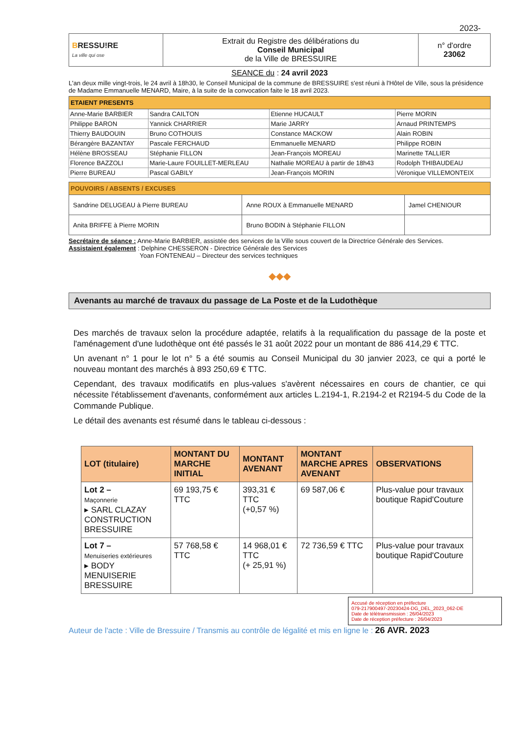2023-
| B RESSU!RE La ville qui ose | Extrait du Registre des délibérations du Conseil Municipal de la Ville de BRESSUIRE | n° d'ordre 23062 |
SEANCE du : 24 avril 2023
L'an deux mille vingt-trois, le 24 avril à 18h30, le Conseil Municipal de la commune de BRESSUIRE s'est réuni à l'Hôtel de Ville, sous la présidence de Madame Emmanuelle MENARD, Maire, à la suite de la convocation faite le 18 avril 2023.
| ETAIENT PRESENTS | | | |
| --- | --- | --- | --- |
| Anne-Marie BARBIER | Sandra CAILTON | Etienne HUCAULT | Pierre MORIN |
| Philippe BARON | Yannick CHARRIER | Marie JARRY | Arnaud PRINTEMPS |
| Thierry BAUDOUIN | Bruno COTHOUIS | Constance MACKOW | Alain ROBIN |
| Bérangère BAZANTAY | Pascale FERCHAUD | Emmanuelle MENARD | Philippe ROBIN |
| Hélène BROSSEAU | Stéphanie FILLON | Jean-François MOREAU | Marinette TALLIER |
| Florence BAZZOLI | Marie-Laure FOUILLET-MERLEAU | Nathalie MOREAU à partir de 18h43 | Rodolph THIBAUDEAU |
| Pierre BUREAU | Pascal GABILY | Jean-François MORIN | Véronique VILLEMONTEIX |
| POUVOIRS / ABSENTS / EXCUSES | | |
| --- | --- | --- |
| Sandrine DELUGEAU à Pierre BUREAU | Anne ROUX à Emmanuelle MENARD | Jamel CHENIOUR |
| Anita BRIFFE à Pierre MORIN | Bruno BODIN à Stéphanie FILLON | |
Secrétaire de séance : Anne-Marie BARBIER, assistée des services de la Ville sous couvert de la Directrice Générale des Services.
Assistaient également : Delphine CHESSERON - Directrice Générale des Services
Yoan FONTENEAU – Directeur des services techniques
◆◆◆
Avenants au marché de travaux du passage de La Poste et de la Ludothèque
Des marchés de travaux selon la procédure adaptée, relatifs à la requalification du passage de la poste et l'aménagement d'une ludothèque ont été passés le 31 août 2022 pour un montant de 886 414,29 € TTC.
Un avenant n° 1 pour le lot n° 5 a été soumis au Conseil Municipal du 30 janvier 2023, ce qui a porté le nouveau montant des marchés à 893 250,69 € TTC.
Cependant, des travaux modificatifs en plus-values s'avèrent nécessaires en cours de chantier, ce qui nécessite l'établissement d'avenants, conformément aux articles L.2194-1, R.2194-2 et R2194-5 du Code de la Commande Publique.
Le détail des avenants est résumé dans le tableau ci-dessous :
| LOT (titulaire) | MONTANT DU MARCHE INITIAL | MONTANT AVENANT | MONTANT MARCHE APRES AVENANT | OBSERVATIONS |
| --- | --- | --- | --- | --- |
| Lot 2 – Maçonnerie ▸ SARL CLAZAY CONSTRUCTION BRESSUIRE | 69 193,75 € TTC | 393,31 € TTC (+0,57 %) | 69 587,06 € | Plus-value pour travaux boutique Rapid'Couture |
| Lot 7 – Menuiseries extérieures ▸ BODY MENUISERIE BRESSUIRE | 57 768,58 € TTC | 14 968,01 € TTC (+ 25,91 %) | 72 736,59 € TTC | Plus-value pour travaux boutique Rapid'Couture |
Accusé de réception en préfecture
079-217900497-20230424-DG_DEL_2023_062-DE
Date de télétransmission : 26/04/2023
Date de réception préfecture : 26/04/2023
Auteur de l'acte : Ville de Bressuire / Transmis au contrôle de légalité et mis en ligne le : 26 AVR. 2023